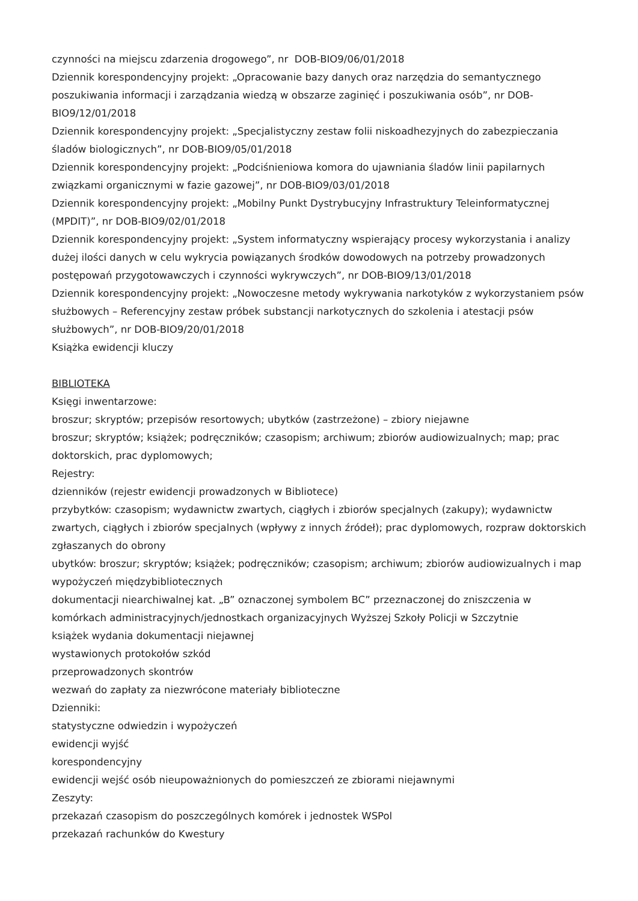czynności na miejscu zdarzenia drogowego”, nr DOB-BIO9/06/01/2018
Dziennik korespondencyjny projekt: „Opracowanie bazy danych oraz narzędzia do semantycznego poszukiwania informacji i zarządzania wiedzą w obszarze zaginięć i poszukiwania osób”, nr DOB-BIO9/12/01/2018
Dziennik korespondencyjny projekt: „Specjalistyczny zestaw folii niskoadhezyjnych do zabezpieczania śladów biologicznych”, nr DOB-BIO9/05/01/2018
Dziennik korespondencyjny projekt: „Podciśnieniowa komora do ujawniania śladów linii papilarnych związkami organicznymi w fazie gazowej”, nr DOB-BIO9/03/01/2018
Dziennik korespondencyjny projekt: „Mobilny Punkt Dystrybucyjny Infrastruktury Teleinformatycznej (MPDIT)”, nr DOB-BIO9/02/01/2018
Dziennik korespondencyjny projekt: „System informatyczny wspierający procesy wykorzystania i analizy dużej ilości danych w celu wykrycia powiązanych środków dowodowych na potrzeby prowadzonych postępowań przygotowawczych i czynności wykrywczych”, nr DOB-BIO9/13/01/2018
Dziennik korespondencyjny projekt: „Nowoczesne metody wykrywania narkotyków z wykorzystaniem psów służbowych – Referencyjny zestaw próbek substancji narkotycznych do szkolenia i atestacji psów służbowych”, nr DOB-BIO9/20/01/2018
Książka ewidencji kluczy
BIBLIOTEKA
Księgi inwentarzowe:
broszur; skryptów; przepisów resortowych; ubytków (zastrzeżone) – zbiory niejawne
broszur; skryptów; książek; podręczników; czasopism; archiwum; zbiorów audiowizualnych; map; prac doktorskich, prac dyplomowych;
Rejestry:
dzienników (rejestr ewidencji prowadzonych w Bibliotece)
przybytków: czasopism; wydawnictw zwartych, ciągłych i zbiorów specjalnych (zakupy); wydawnictw zwartych, ciągłych i zbiorów specjalnych (wpływy z innych źródeł); prac dyplomowych, rozpraw doktorskich zgłaszanych do obrony
ubytków: broszur; skryptów; książek; podręczników; czasopism; archiwum; zbiorów audiowizualnych i map
wypożyczeń międzybibliotecznych
dokumentacji niearchiwalnej kat. „B” oznaczonej symbolem BC” przeznaczonej do zniszczenia w komórkach administracyjnych/jednostkach organizacyjnych Wyższej Szkoły Policji w Szczytnie
książek wydania dokumentacji niejawnej
wystawionych protokołów szkód
przeprowadzonych skontrów
wezwań do zapłaty za niezwrócone materiały biblioteczne
Dzienniki:
statystyczne odwiedzin i wypożyczeń
ewidencji wyjść
korespondencyjny
ewidencji wejść osób nieupoważnionych do pomieszczeń ze zbiorami niejawnymi
Zeszyty:
przekazań czasopism do poszczególnych komórek i jednostek WSPol
przekazań rachunków do Kwestury